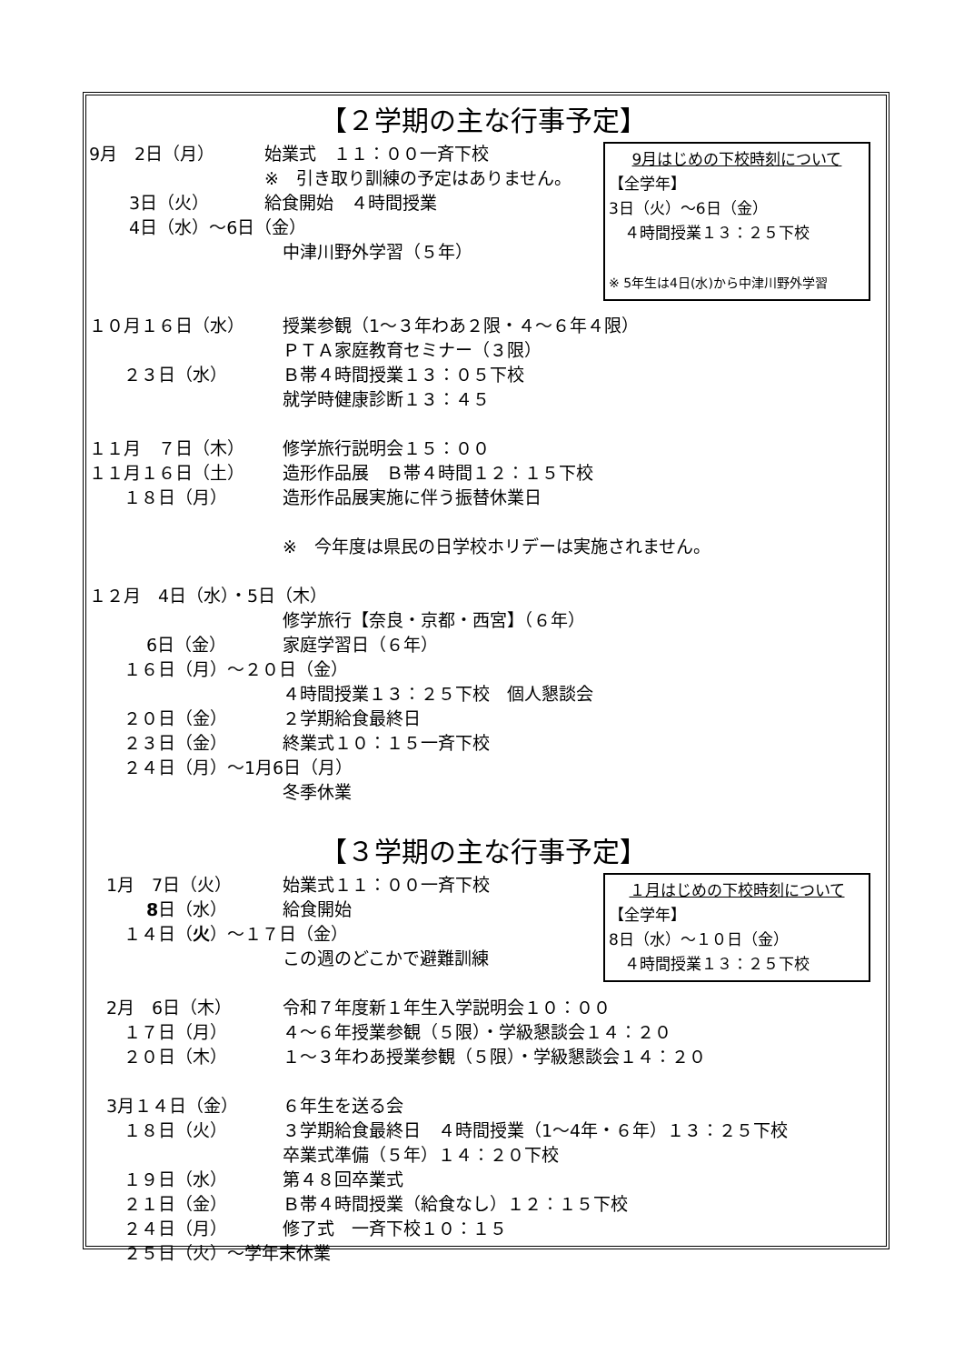【２学期の主な行事予定】
9月はじめの下校時刻について
【全学年】
3日（火）～6日（金）
　４時間授業１３：２５下校
※ 5年生は4日(水)から中津川野外学習
9月　2日（月）
始業式　１１：００一斉下校
※　引き取り訓練の予定はありません。
　　 3日（火）
給食開始　４時間授業
　　 4日（水）～6日（金）
中津川野外学習（５年）
１０月１６日（水）
授業参観（1～３年わあ２限・４～６年４限）
ＰＴＡ家庭教育セミナー（３限）
　　２３日（水）
Ｂ帯４時間授業１３：０５下校
就学時健康診断１３：４５
１１月　７日（木）
修学旅行説明会１５：００
１１月１６日（土）
造形作品展　Ｂ帯４時間１２：１５下校
　　１８日（月）
造形作品展実施に伴う振替休業日
※　今年度は県民の日学校ホリデーは実施されません。
１２月　4日（水）・5日（木）
修学旅行【奈良・京都・西宮】（６年）
　　　 6日（金）
家庭学習日（６年）
　　１６日（月）～２０日（金）
４時間授業１３：２５下校　個人懇談会
　　２０日（金）
２学期給食最終日
　　２３日（金）
終業式１０：１５一斉下校
　　２４日（月）～1月6日（月）
冬季休業
【３学期の主な行事予定】
１月はじめの下校時刻について
【全学年】
8日（水）～１０日（金）
　４時間授業１３：２５下校
　1月　7日（火）
始業式１１：００一斉下校
　　　 8日（水）
給食開始
　　１４日（火）～１７日（金）
この週のどこかで避難訓練
　2月　6日（木）
令和７年度新１年生入学説明会１０：００
　　１７日（月）
４～６年授業参観（５限）・学級懇談会１４：２０
　　２０日（木）
１～３年わあ授業参観（５限）・学級懇談会１４：２０
　3月１４日（金）
６年生を送る会
　　１８日（火）
３学期給食最終日　４時間授業（1～4年・６年）１３：２５下校
卒業式準備（５年）１４：２０下校
　　１９日（水）
第４８回卒業式
　　２１日（金）
Ｂ帯４時間授業（給食なし）１２：１５下校
　　２４日（月）
修了式　一斉下校１０：１５
　　２５日（火）～学年末休業